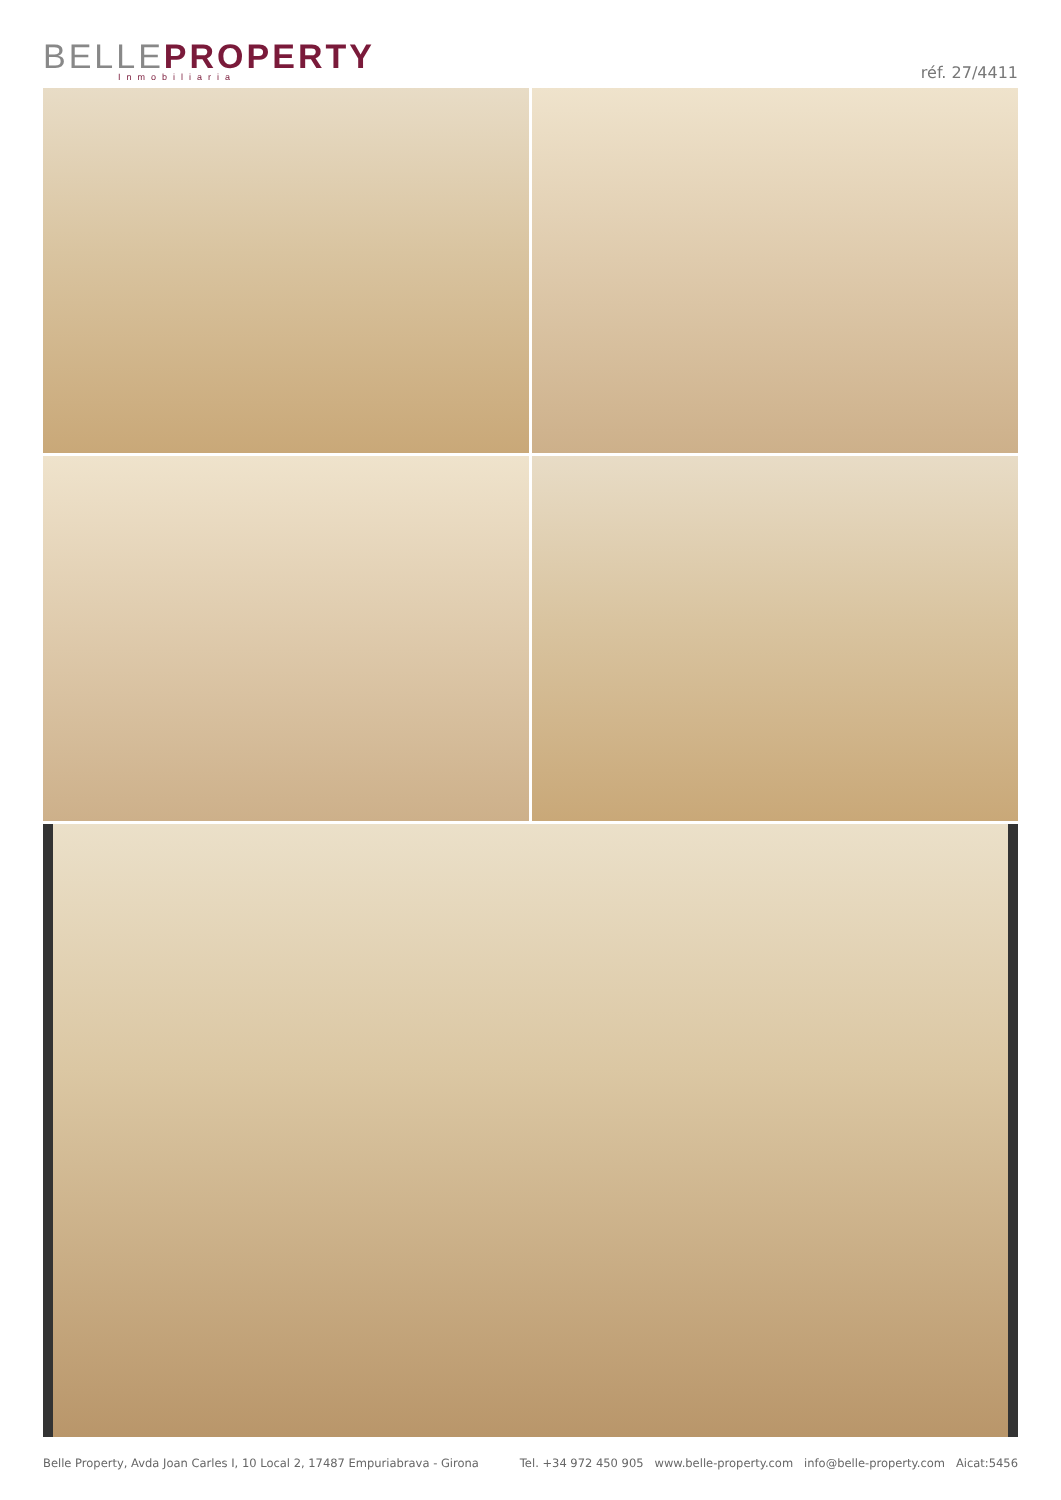BELLE PROPERTY
Inmobiliaria
réf. 27/4411
Belle Property, Avda Joan Carles I, 10 Local 2, 17487 Empuriabrava - Girona Tel. +34 972 450 905 www.belle-property.com info@belle-property.com Aicat:5456